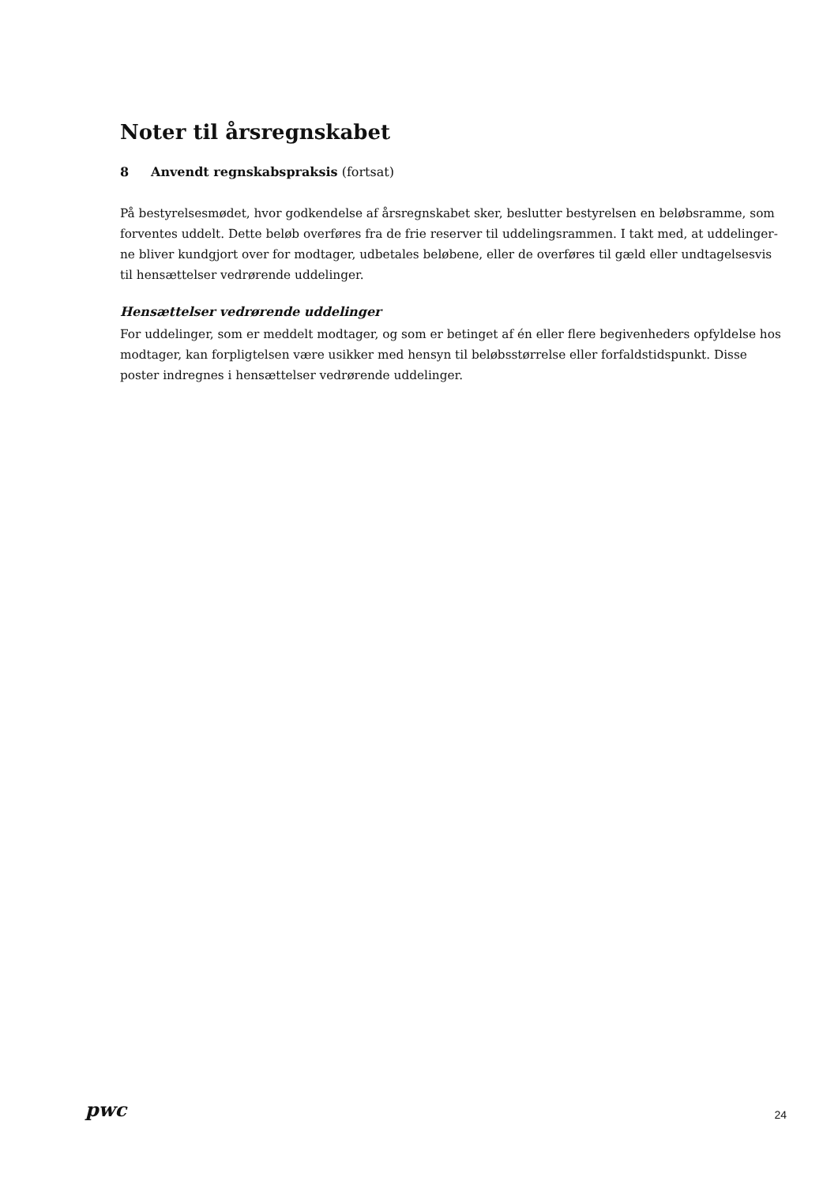Noter til årsregnskabet
8 Anvendt regnskabspraksis (fortsat)
På bestyrelsesmødet, hvor godkendelse af årsregnskabet sker, beslutter bestyrelsen en beløbsramme, som forventes uddelt. Dette beløb overføres fra de frie reserver til uddelingsrammen. I takt med, at uddelinger-ne bliver kundgjort over for modtager, udbetales beløbene, eller de overføres til gæld eller undtagelsesvis til hensættelser vedrørende uddelinger.
Hensættelser vedrørende uddelinger
For uddelinger, som er meddelt modtager, og som er betinget af én eller flere begivenheders opfyldelse hos modtager, kan forpligtelsen være usikker med hensyn til beløbsstørrelse eller forfaldstidspunkt. Disse poster indregnes i hensættelser vedrørende uddelinger.
pwc
24